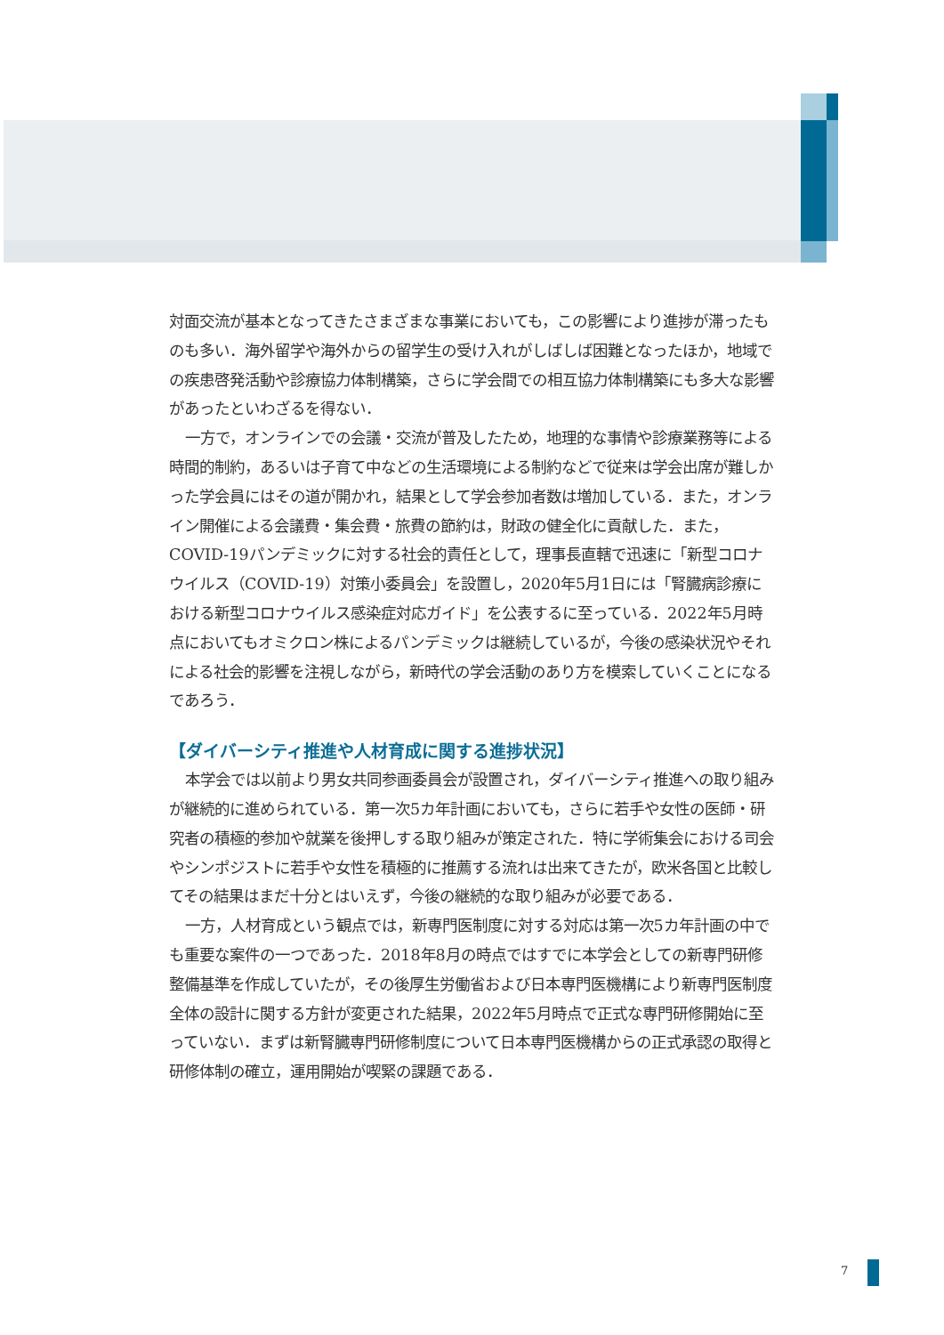対面交流が基本となってきたさまざまな事業においても，この影響により進捗が滞ったものも多い．海外留学や海外からの留学生の受け入れがしばしば困難となったほか，地域での疾患啓発活動や診療協力体制構築，さらに学会間での相互協力体制構築にも多大な影響があったといわざるを得ない．
一方で，オンラインでの会議・交流が普及したため，地理的な事情や診療業務等による時間的制約，あるいは子育て中などの生活環境による制約などで従来は学会出席が難しかった学会員にはその道が開かれ，結果として学会参加者数は増加している．また，オンライン開催による会議費・集会費・旅費の節約は，財政の健全化に貢献した．また，COVID-19パンデミックに対する社会的責任として，理事長直轄で迅速に「新型コロナウイルス（COVID-19）対策小委員会」を設置し，2020年5月1日には「腎臓病診療における新型コロナウイルス感染症対応ガイド」を公表するに至っている．2022年5月時点においてもオミクロン株によるパンデミックは継続しているが，今後の感染状況やそれによる社会的影響を注視しながら，新時代の学会活動のあり方を模索していくことになるであろう．
【ダイバーシティ推進や人材育成に関する進捗状況】
本学会では以前より男女共同参画委員会が設置され，ダイバーシティ推進への取り組みが継続的に進められている．第一次5カ年計画においても，さらに若手や女性の医師・研究者の積極的参加や就業を後押しする取り組みが策定された．特に学術集会における司会やシンポジストに若手や女性を積極的に推薦する流れは出来てきたが，欧米各国と比較してその結果はまだ十分とはいえず，今後の継続的な取り組みが必要である．
一方，人材育成という観点では，新専門医制度に対する対応は第一次5カ年計画の中でも重要な案件の一つであった．2018年8月の時点ではすでに本学会としての新専門研修整備基準を作成していたが，その後厚生労働省および日本専門医機構により新専門医制度全体の設計に関する方針が変更された結果，2022年5月時点で正式な専門研修開始に至っていない．まずは新腎臓専門研修制度について日本専門医機構からの正式承認の取得と研修体制の確立，運用開始が喫緊の課題である．
7